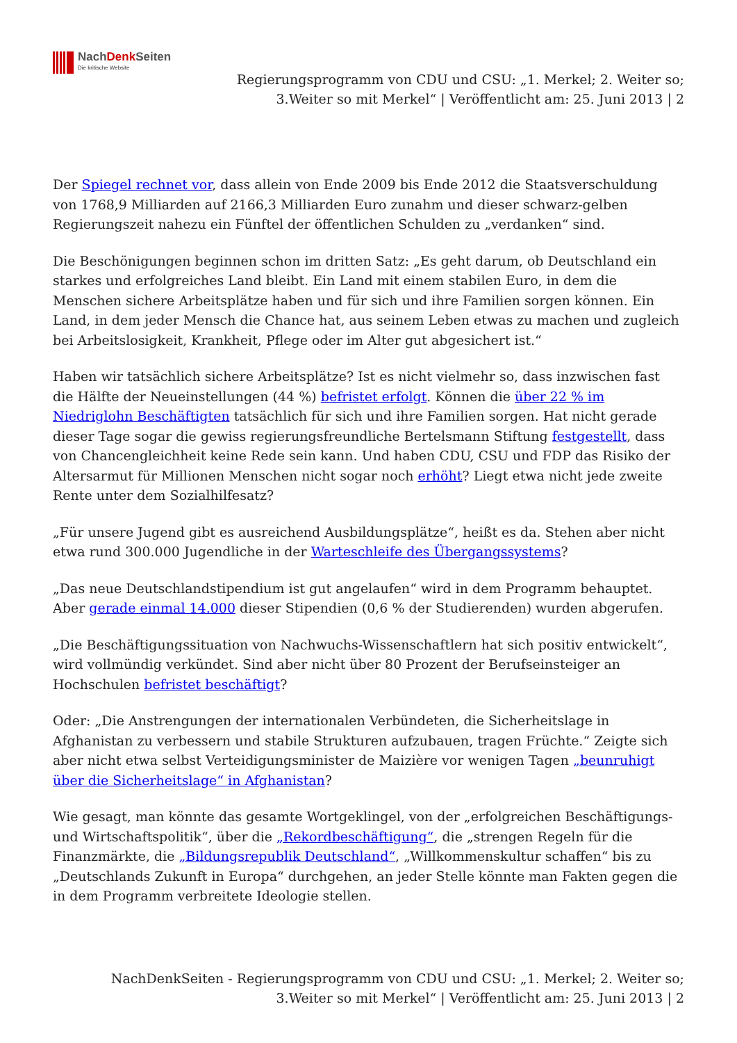NachDenk Seiten
Die kritische Website
Regierungsprogramm von CDU und CSU: „1. Merkel; 2. Weiter so;
3.Weiter so mit Merkel“ | Veröffentlicht am: 25. Juni 2013 | 2
Der Spiegel rechnet vor, dass allein von Ende 2009 bis Ende 2012 die Staatsverschuldung von 1768,9 Milliarden auf 2166,3 Milliarden Euro zunahm und dieser schwarz-gelben Regierungszeit nahezu ein Fünftel der öffentlichen Schulden zu „verdanken“ sind.
Die Beschönigungen beginnen schon im dritten Satz: „Es geht darum, ob Deutschland ein starkes und erfolgreiches Land bleibt. Ein Land mit einem stabilen Euro, in dem die Menschen sichere Arbeitsplätze haben und für sich und ihre Familien sorgen können. Ein Land, in dem jeder Mensch die Chance hat, aus seinem Leben etwas zu machen und zugleich bei Arbeitslosigkeit, Krankheit, Pflege oder im Alter gut abgesichert ist.“
Haben wir tatsächlich sichere Arbeitsplätze? Ist es nicht vielmehr so, dass inzwischen fast die Hälfte der Neueinstellungen (44 %) befristet erfolgt. Können die über 22 % im Niedriglohn Beschäftigten tatsächlich für sich und ihre Familien sorgen. Hat nicht gerade dieser Tage sogar die gewiss regierungsfreundliche Bertelsmann Stiftung festgestellt, dass von Chancengleichheit keine Rede sein kann. Und haben CDU, CSU und FDP das Risiko der Altersarmut für Millionen Menschen nicht sogar noch erhöht? Liegt etwa nicht jede zweite Rente unter dem Sozialhilfesatz?
„Für unsere Jugend gibt es ausreichend Ausbildungsplätze“, heißt es da. Stehen aber nicht etwa rund 300.000 Jugendliche in der Warteschleife des Übergangssystems?
„Das neue Deutschlandstipendium ist gut angelaufen“ wird in dem Programm behauptet. Aber gerade einmal 14.000 dieser Stipendien (0,6 % der Studierenden) wurden abgerufen.
„Die Beschäftigungssituation von Nachwuchs-Wissenschaftlern hat sich positiv entwickelt“, wird vollmündig verkündet. Sind aber nicht über 80 Prozent der Berufseinsteiger an Hochschulen befristet beschäftigt?
Oder: „Die Anstrengungen der internationalen Verbündeten, die Sicherheitslage in Afghanistan zu verbessern und stabile Strukturen aufzubauen, tragen Früchte.“ Zeigte sich aber nicht etwa selbst Verteidigungsminister de Maizière vor wenigen Tagen „beunruhigt über die Sicherheitslage“ in Afghanistan?
Wie gesagt, man könnte das gesamte Wortgeklingel, von der „erfolgreichen Beschäftigungs- und Wirtschaftspolitik“, über die „Rekordbeschäftigung“, die „strengen Regeln für die Finanzmärkte, die „Bildungsrepublik Deutschland“, „Willkommenskultur schaffen“ bis zu „Deutschlands Zukunft in Europa“ durchgehen, an jeder Stelle könnte man Fakten gegen die in dem Programm verbreitete Ideologie stellen.
NachDenkSeiten - Regierungsprogramm von CDU und CSU: „1. Merkel; 2. Weiter so;
3.Weiter so mit Merkel“ | Veröffentlicht am: 25. Juni 2013 | 2